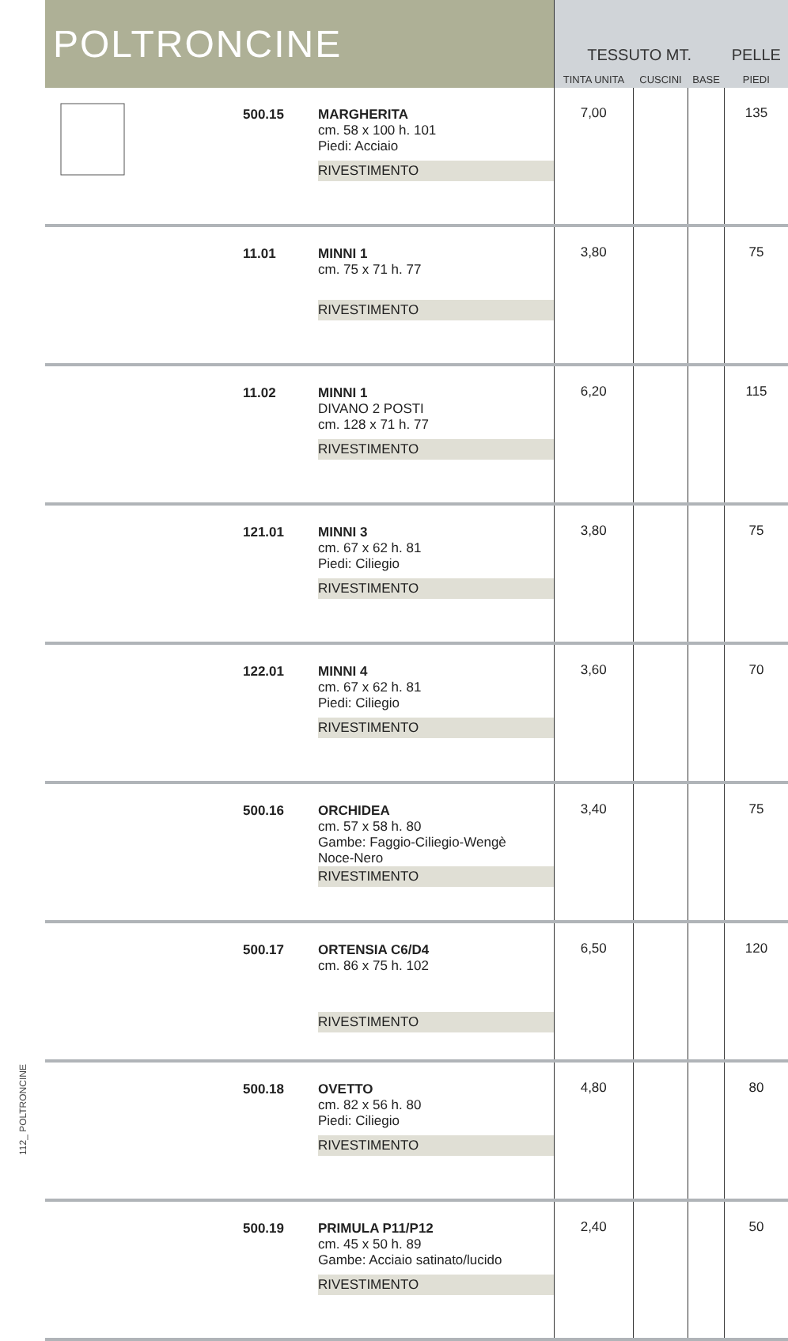112_ POLTRONCINE
| POLTRONCINE | | | TESSUTO MT. | | | PELLE |
| --- | --- | --- | --- | --- | --- | --- |
| | | | TINTA UNITA | CUSCINI | BASE | PIEDI |
| | 500.15 | MARGHERITA cm. 58 x 100 h. 101 Piedi: Acciaio RIVESTIMENTO | 7,00 | | | 135 |
| | 11.01 | MINNI 1 cm. 75 x 71 h. 77 RIVESTIMENTO | 3,80 | | | 75 |
| | 11.02 | MINNI 1 DIVANO 2 POSTI cm. 128 x 71 h. 77 RIVESTIMENTO | 6,20 | | | 115 |
| | 121.01 | MINNI 3 cm. 67 x 62 h. 81 Piedi: Ciliegio RIVESTIMENTO | 3,80 | | | 75 |
| | 122.01 | MINNI 4 cm. 67 x 62 h. 81 Piedi: Ciliegio RIVESTIMENTO | 3,60 | | | 70 |
| | 500.16 | ORCHIDEA cm. 57 x 58 h. 80 Gambe: Faggio-Ciliegio-Wengè Noce-Nero RIVESTIMENTO | 3,40 | | | 75 |
| | 500.17 | ORTENSIA C6/D4 cm. 86 x 75 h. 102 RIVESTIMENTO | 6,50 | | | 120 |
| | 500.18 | OVETTO cm. 82 x 56 h. 80 Piedi: Ciliegio RIVESTIMENTO | 4,80 | | | 80 |
| | 500.19 | PRIMULA P11/P12 cm. 45 x 50 h. 89 Gambe: Acciaio satinato/lucido RIVESTIMENTO | 2,40 | | | 50 |